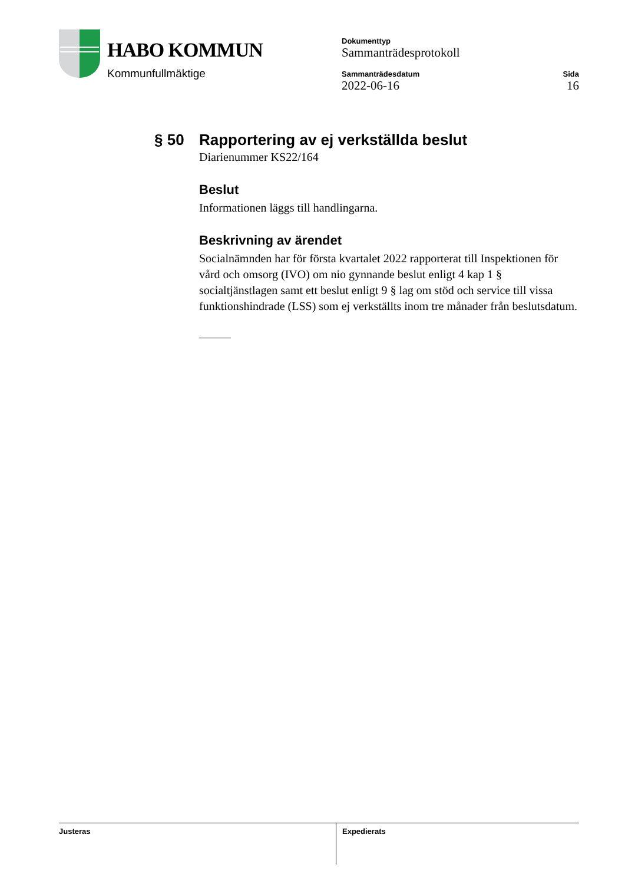HABO KOMMUN
Kommunfullmäktige
Dokumenttyp
Sammanträdesprotokoll
Sammanträdesdatum
2022-06-16
Sida
16
§ 50 Rapportering av ej verkställda beslut
Diarienummer KS22/164
Beslut
Informationen läggs till handlingarna.
Beskrivning av ärendet
Socialnämnden har för första kvartalet 2022 rapporterat till Inspektionen för vård och omsorg (IVO) om nio gynnande beslut enligt 4 kap 1 § socialtjänstlagen samt ett beslut enligt 9 § lag om stöd och service till vissa funktionshindrade (LSS) som ej verkställts inom tre månader från beslutsdatum.
Justeras Expedierats